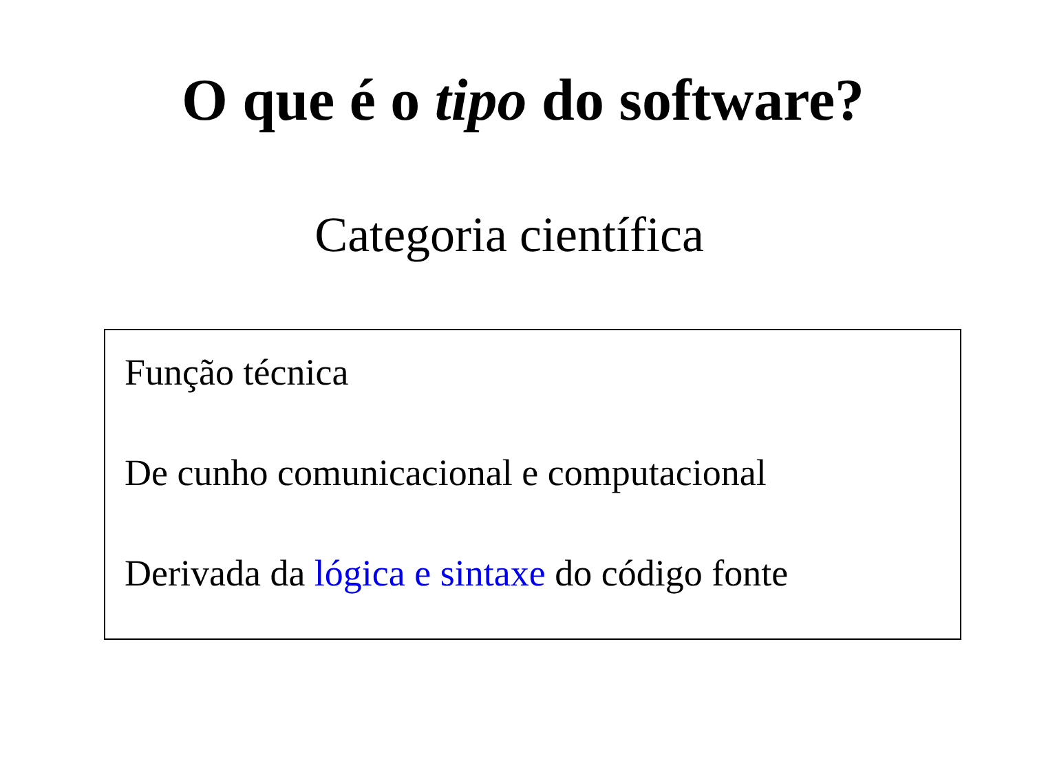O que é o tipo do software?
Categoria científica
Função técnica
De cunho comunicacional e computacional
Derivada da lógica e sintaxe do código fonte